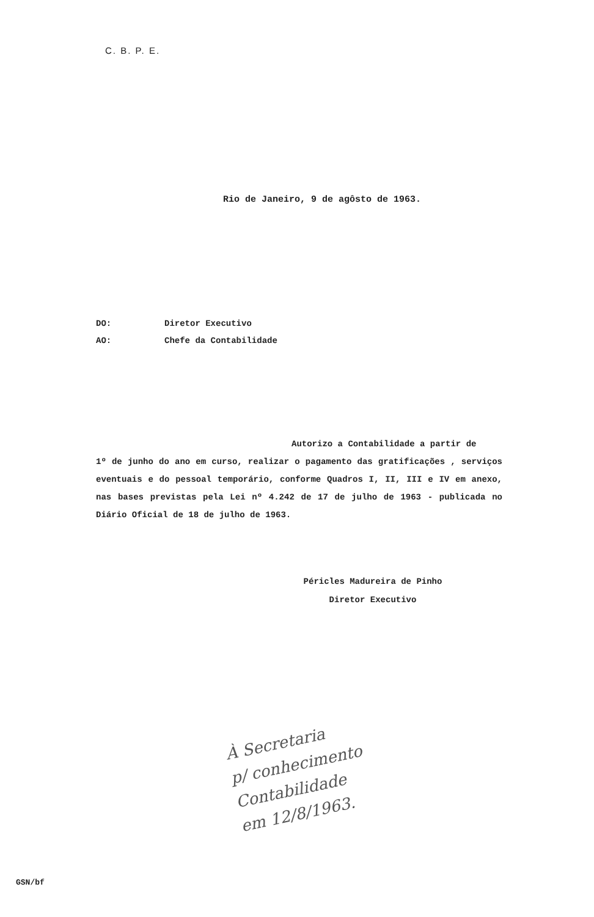C. B. P. E.
Rio de Janeiro, 9 de agôsto de 1963.
DO: Diretor Executivo
AO: Chefe da Contabilidade
Autorizo a Contabilidade a partir de
1º de junho do ano em curso, realizar o pagamento das gratificações , serviços eventuais e do pessoal temporário, conforme Quadros I, II, III e IV em anexo, nas bases previstas pela Lei nº 4.242 de 17 de julho de 1963 - publicada no Diário Oficial de 18 de julho de 1963.
Péricles Madureira de Pinho
Diretor Executivo
À Secretaria
p/ conhecimento
Contabilidade
em 12/8/1963.
GSN/bf